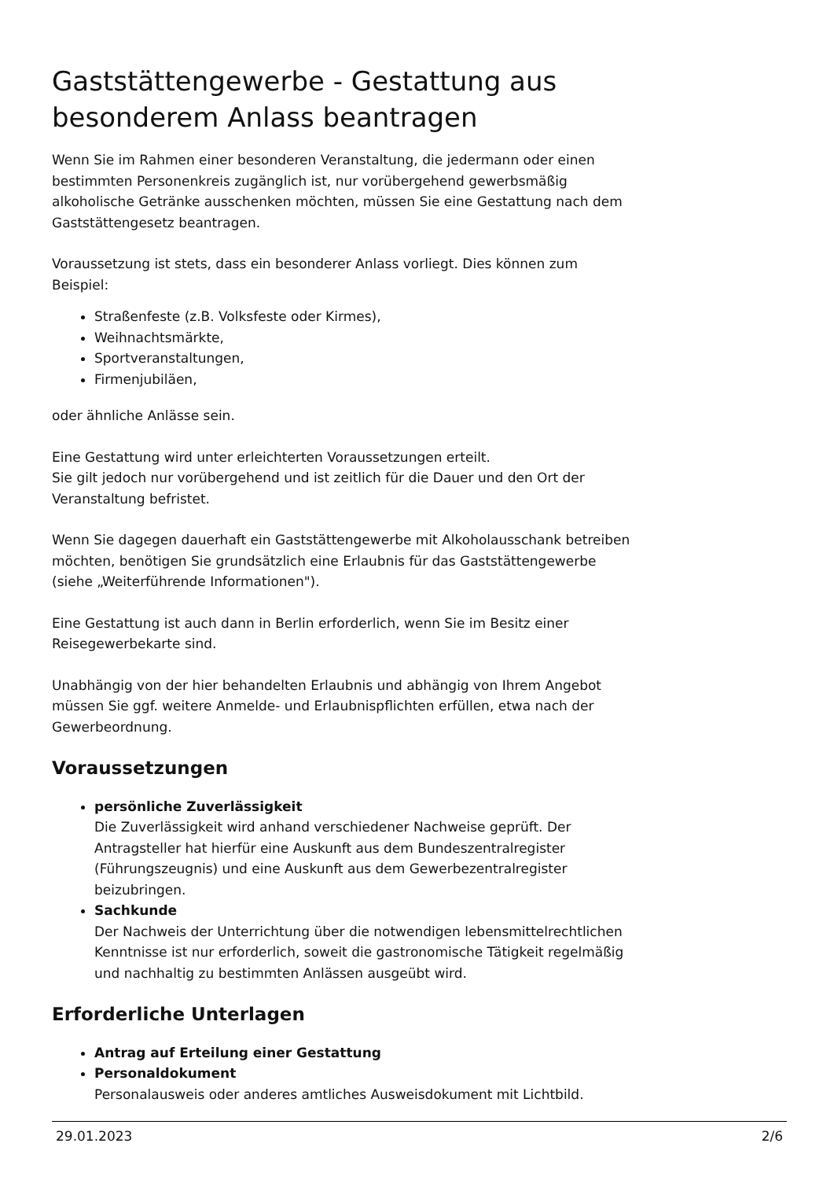Gaststättengewerbe - Gestattung aus besonderem Anlass beantragen
Wenn Sie im Rahmen einer besonderen Veranstaltung, die jedermann oder einen bestimmten Personenkreis zugänglich ist, nur vorübergehend gewerbsmäßig alkoholische Getränke ausschenken möchten, müssen Sie eine Gestattung nach dem Gaststättengesetz beantragen.
Voraussetzung ist stets, dass ein besonderer Anlass vorliegt. Dies können zum Beispiel:
Straßenfeste (z.B. Volksfeste oder Kirmes),
Weihnachtsmärkte,
Sportveranstaltungen,
Firmenjubiläen,
oder ähnliche Anlässe sein.
Eine Gestattung wird unter erleichterten Voraussetzungen erteilt.
Sie gilt jedoch nur vorübergehend und ist zeitlich für die Dauer und den Ort der Veranstaltung befristet.
Wenn Sie dagegen dauerhaft ein Gaststättengewerbe mit Alkoholausschank betreiben möchten, benötigen Sie grundsätzlich eine Erlaubnis für das Gaststättengewerbe (siehe „Weiterführende Informationen").
Eine Gestattung ist auch dann in Berlin erforderlich, wenn Sie im Besitz einer Reisegewerbekarte sind.
Unabhängig von der hier behandelten Erlaubnis und abhängig von Ihrem Angebot müssen Sie ggf. weitere Anmelde- und Erlaubnispflichten erfüllen, etwa nach der Gewerbeordnung.
Voraussetzungen
persönliche Zuverlässigkeit
Die Zuverlässigkeit wird anhand verschiedener Nachweise geprüft. Der Antragsteller hat hierfür eine Auskunft aus dem Bundeszentralregister (Führungszeugnis) und eine Auskunft aus dem Gewerbezentralregister beizubringen.
Sachkunde
Der Nachweis der Unterrichtung über die notwendigen lebensmittelrechtlichen Kenntnisse ist nur erforderlich, soweit die gastronomische Tätigkeit regelmäßig und nachhaltig zu bestimmten Anlässen ausgeübt wird.
Erforderliche Unterlagen
Antrag auf Erteilung einer Gestattung
Personaldokument
Personalausweis oder anderes amtliches Ausweisdokument mit Lichtbild.
29.01.2023 2/6